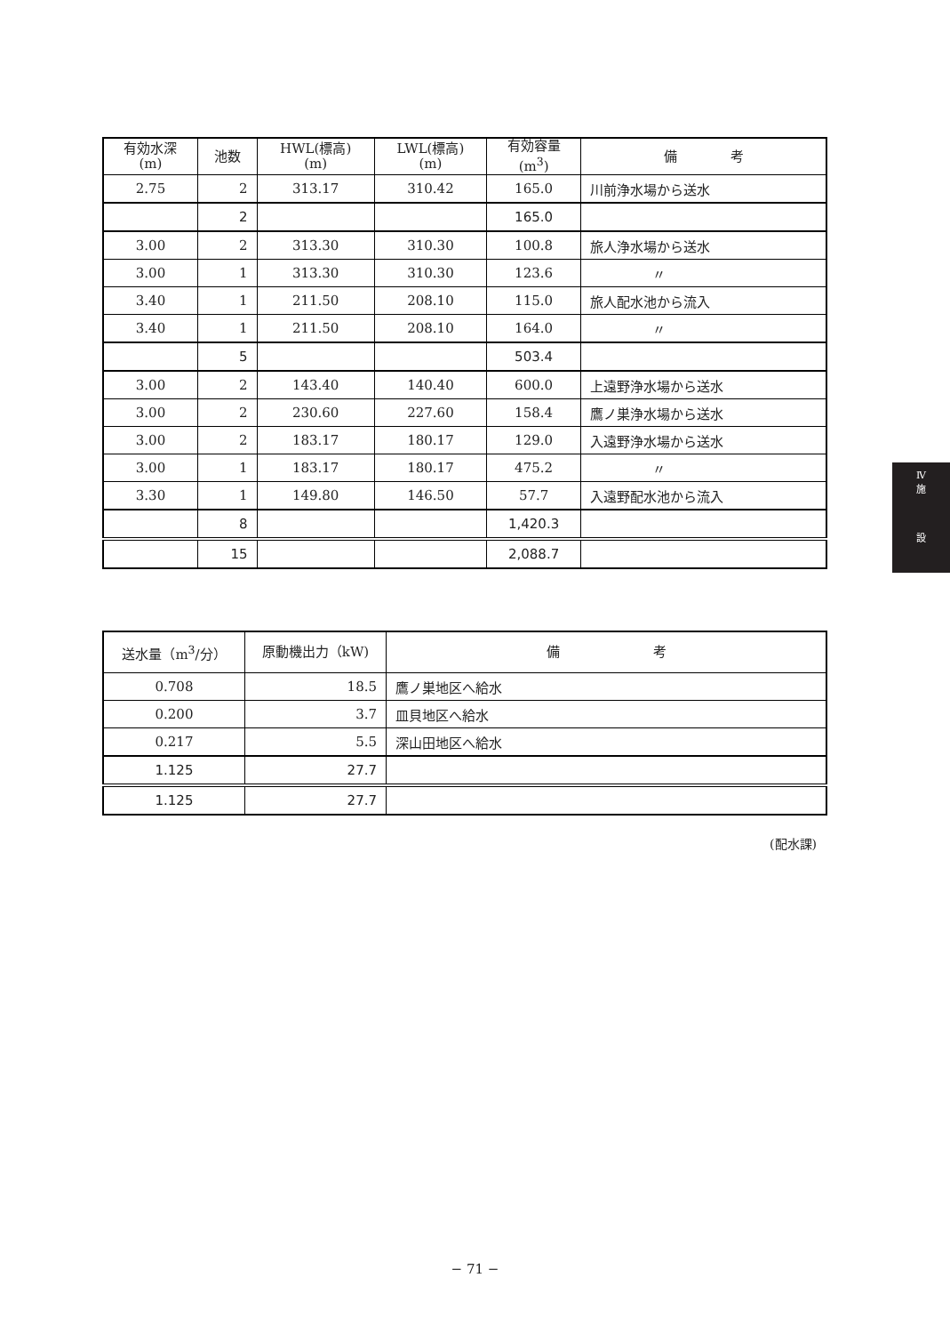| 有効水深 (m) | 池数 | HWL(標高) (m) | LWL(標高) (m) | 有効容量 (m<sup>3</sup>) | 備 考 |
| --- | --- | --- | --- | --- | --- |
| 2.75 | 2 | 313.17 | 310.42 | 165.0 | 川前浄水場から送水 |
| | 2 | | | 165.0 | |
| 3.00 | 2 | 313.30 | 310.30 | 100.8 | 旅人浄水場から送水 |
| 3.00 | 1 | 313.30 | 310.30 | 123.6 | 〃 |
| 3.40 | 1 | 211.50 | 208.10 | 115.0 | 旅人配水池から流入 |
| 3.40 | 1 | 211.50 | 208.10 | 164.0 | 〃 |
| | 5 | | | 503.4 | |
| 3.00 | 2 | 143.40 | 140.40 | 600.0 | 上遠野浄水場から送水 |
| 3.00 | 2 | 230.60 | 227.60 | 158.4 | 鷹ノ巣浄水場から送水 |
| 3.00 | 2 | 183.17 | 180.17 | 129.0 | 入遠野浄水場から送水 |
| 3.00 | 1 | 183.17 | 180.17 | 475.2 | 〃 |
| 3.30 | 1 | 149.80 | 146.50 | 57.7 | 入遠野配水池から流入 |
| | 8 | | | 1,420.3 | |
| | 15 | | | 2,088.7 | |
| 送水量（m<sup>3</sup>/分） | 原動機出力（kW) | 備 考 |
| --- | --- | --- |
| 0.708 | 18.5 | 鷹ノ巣地区へ給水 |
| 0.200 | 3.7 | 皿貝地区へ給水 |
| 0.217 | 5.5 | 深山田地区へ給水 |
| 1.125 | 27.7 | |
| 1.125 | 27.7 | |
(配水課)
Ⅳ
施
設
− 71 −